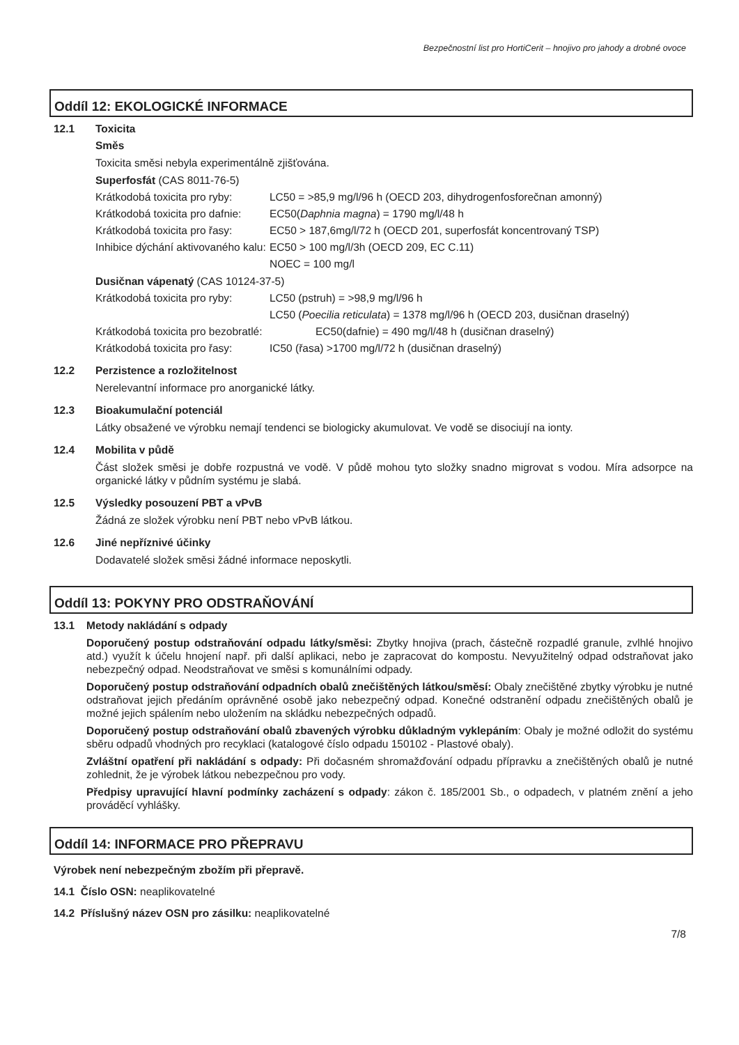Bezpečnostní list pro HortiCerit – hnojivo pro jahody a drobné ovoce
Oddíl 12: EKOLOGICKÉ INFORMACE
12.1 Toxicita
Směs
Toxicita směsi nebyla experimentálně zjišťována.
Superfosfát (CAS 8011-76-5)
Krátkodobá toxicita pro ryby: LC50 = >85,9 mg/l/96 h (OECD 203, dihydrogenfosforečnan amonný)
Krátkodobá toxicita pro dafnie: EC50(Daphnia magna) = 1790 mg/l/48 h
Krátkodobá toxicita pro řasy: EC50 > 187,6mg/l/72 h (OECD 201, superfosfát koncentrovaný TSP)
Inhibice dýchání aktivovaného kalu: EC50 > 100 mg/l/3h (OECD 209, EC C.11)
NOEC = 100 mg/l
Dusičnan vápenatý (CAS 10124-37-5)
Krátkodobá toxicita pro ryby: LC50 (pstruh) = >98,9 mg/l/96 h
LC50 (Poecilia reticulata) = 1378 mg/l/96 h (OECD 203, dusičnan draselný)
Krátkodobá toxicita pro bezobratlé: EC50(dafnie) = 490 mg/l/48 h (dusičnan draselný)
Krátkodobá toxicita pro řasy: IC50 (řasa) >1700 mg/l/72 h (dusičnan draselný)
12.2 Perzistence a rozložitelnost
Nerelevantní informace pro anorganické látky.
12.3 Bioakumulační potenciál
Látky obsažené ve výrobku nemají tendenci se biologicky akumulovat. Ve vodě se disociují na ionty.
12.4 Mobilita v půdě
Část složek směsi je dobře rozpustná ve vodě. V půdě mohou tyto složky snadno migrovat s vodou. Míra adsorpce na organické látky v půdním systému je slabá.
12.5 Výsledky posouzení PBT a vPvB
Žádná ze složek výrobku není PBT nebo vPvB látkou.
12.6 Jiné nepříznivé účinky
Dodavatelé složek směsi žádné informace neposkytli.
Oddíl 13: POKYNY PRO ODSTRAŇOVÁNÍ
13.1 Metody nakládání s odpady
Doporučený postup odstraňování odpadu látky/směsi: Zbytky hnojiva (prach, částečně rozpadlé granule, zvlhlé hnojivo atd.) využít k účelu hnojení např. při další aplikaci, nebo je zapracovat do kompostu. Nevyužitelný odpad odstraňovat jako nebezpečný odpad. Neodstraňovat ve směsi s komunálními odpady.
Doporučený postup odstraňování odpadních obalů znečištěných látkou/směsí: Obaly znečištěné zbytky výrobku je nutné odstraňovat jejich předáním oprávněné osobě jako nebezpečný odpad. Konečné odstranění odpadu znečištěných obalů je možné jejich spálením nebo uložením na skládku nebezpečných odpadů.
Doporučený postup odstraňování obalů zbavených výrobku důkladným vyklepáním: Obaly je možné odložit do systému sběru odpadů vhodných pro recyklaci (katalogové číslo odpadu 150102 - Plastové obaly).
Zvláštní opatření při nakládání s odpady: Při dočasném shromažďování odpadu přípravku a znečištěných obalů je nutné zohlednit, že je výrobek látkou nebezpečnou pro vody.
Předpisy upravující hlavní podmínky zacházení s odpady: zákon č. 185/2001 Sb., o odpadech, v platném znění a jeho prováděcí vyhlášky.
Oddíl 14: INFORMACE PRO PŘEPRAVU
Výrobek není nebezpečným zbožím při přepravě.
14.1 Číslo OSN: neaplikovatelné
14.2 Příslušný název OSN pro zásilku: neaplikovatelné
7/8